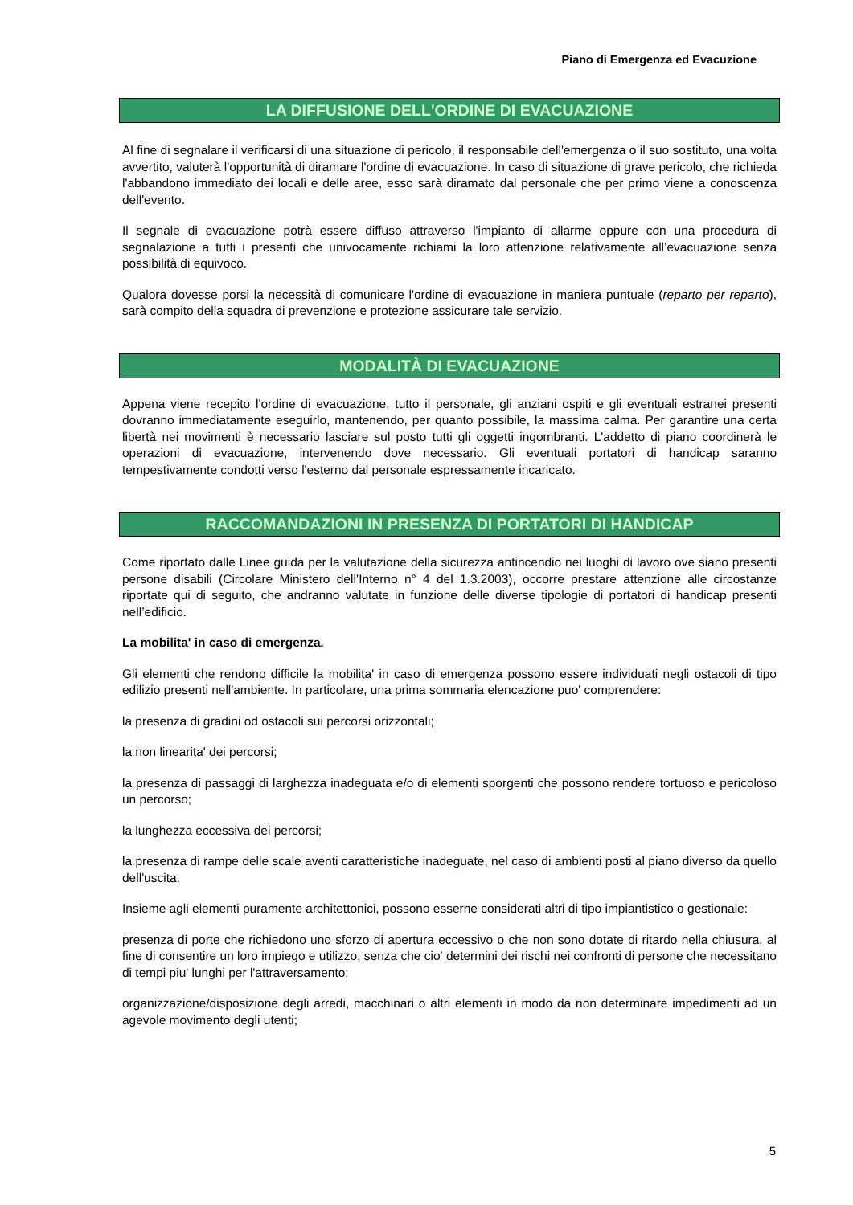Piano di Emergenza ed Evacuzione
LA DIFFUSIONE DELL'ORDINE DI EVACUAZIONE
Al fine di segnalare il verificarsi di una situazione di pericolo, il responsabile dell'emergenza o il suo sostituto, una volta avvertito, valuterà l'opportunità di diramare l'ordine di evacuazione. In caso di situazione di grave pericolo, che richieda l'abbandono immediato dei locali e delle aree, esso sarà diramato dal personale che per primo viene a conoscenza dell'evento.
Il segnale di evacuazione potrà essere diffuso attraverso l'impianto di allarme oppure con una procedura di segnalazione a tutti i presenti che univocamente richiami la loro attenzione relativamente all’evacuazione senza possibilità di equivoco.
Qualora dovesse porsi la necessità di comunicare l'ordine di evacuazione in maniera puntuale (reparto per reparto), sarà compito della squadra di prevenzione e protezione assicurare tale servizio.
MODALITÀ DI EVACUAZIONE
Appena viene recepito l'ordine di evacuazione, tutto il personale, gli anziani ospiti e gli eventuali estranei presenti dovranno immediatamente eseguirlo, mantenendo, per quanto possibile, la massima calma. Per garantire una certa libertà nei movimenti è necessario lasciare sul posto tutti gli oggetti ingombranti. L'addetto di piano coordinerà le operazioni di evacuazione, intervenendo dove necessario. Gli eventuali portatori di handicap saranno tempestivamente condotti verso l'esterno dal personale espressamente incaricato.
RACCOMANDAZIONI IN PRESENZA DI PORTATORI DI HANDICAP
Come riportato dalle Linee guida per la valutazione della sicurezza antincendio nei luoghi di lavoro ove siano presenti persone disabili (Circolare Ministero dell’Interno n° 4 del 1.3.2003), occorre prestare attenzione alle circostanze riportate qui di seguito, che andranno valutate in funzione delle diverse tipologie di portatori di handicap presenti nell’edificio.
La mobilita' in caso di emergenza.
Gli elementi che rendono difficile la mobilita' in caso di emergenza possono essere individuati negli ostacoli di tipo edilizio presenti nell'ambiente. In particolare, una prima sommaria elencazione puo' comprendere:
la presenza di gradini od ostacoli sui percorsi orizzontali;
la non linearita' dei percorsi;
la presenza di passaggi di larghezza inadeguata e/o di elementi sporgenti che possono rendere tortuoso e pericoloso un percorso;
la lunghezza eccessiva dei percorsi;
la presenza di rampe delle scale aventi caratteristiche inadeguate, nel caso di ambienti posti al piano diverso da quello dell'uscita.
Insieme agli elementi puramente architettonici, possono esserne considerati altri di tipo impiantistico o gestionale:
presenza di porte che richiedono uno sforzo di apertura eccessivo o che non sono dotate di ritardo nella chiusura, al fine di consentire un loro impiego e utilizzo, senza che cio' determini dei rischi nei confronti di persone che necessitano di tempi piu' lunghi per l'attraversamento;
organizzazione/disposizione degli arredi, macchinari o altri elementi in modo da non determinare impedimenti ad un agevole movimento degli utenti;
5